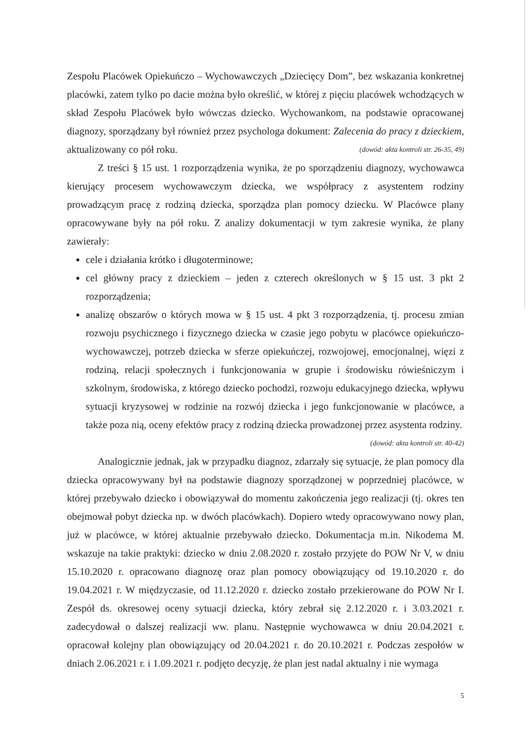Zespołu Placówek Opiekuńczo – Wychowawczych „Dziecięcy Dom”, bez wskazania konkretnej placówki, zatem tylko po dacie można było określić, w której z pięciu placówek wchodzących w skład Zespołu Placówek było wówczas dziecko. Wychowankom, na podstawie opracowanej diagnozy, sporządzany był również przez psychologa dokument: Zalecenia do pracy z dzieckiem, aktualizowany co pół roku. (dowód: akta kontroli str. 26-35, 49)
Z treści § 15 ust. 1 rozporządzenia wynika, że po sporządzeniu diagnozy, wychowawca kierujący procesem wychowawczym dziecka, we współpracy z asystentem rodziny prowadzącym pracę z rodziną dziecka, sporządza plan pomocy dziecku. W Placówce plany opracowywane były na pół roku. Z analizy dokumentacji w tym zakresie wynika, że plany zawierały:
cele i działania krótko i długoterminowe;
cel główny pracy z dzieckiem – jeden z czterech określonych w § 15 ust. 3 pkt 2 rozporządzenia;
analizę obszarów o których mowa w § 15 ust. 4 pkt 3 rozporządzenia, tj. procesu zmian rozwoju psychicznego i fizycznego dziecka w czasie jego pobytu w placówce opiekuńczo-wychowawczej, potrzeb dziecka w sferze opiekuńczej, rozwojowej, emocjonalnej, więzi z rodziną, relacji społecznych i funkcjonowania w grupie i środowisku rówieśniczym i szkolnym, środowiska, z którego dziecko pochodzi, rozwoju edukacyjnego dziecka, wpływu sytuacji kryzysowej w rodzinie na rozwój dziecka i jego funkcjonowanie w placówce, a także poza nią, oceny efektów pracy z rodziną dziecka prowadzonej przez asystenta rodziny. (dowód: akta kontroli str. 40-42)
Analogicznie jednak, jak w przypadku diagnoz, zdarzały się sytuacje, że plan pomocy dla dziecka opracowywany był na podstawie diagnozy sporządzonej w poprzedniej placówce, w której przebywało dziecko i obowiązywał do momentu zakończenia jego realizacji (tj. okres ten obejmował pobyt dziecka np. w dwóch placówkach). Dopiero wtedy opracowywano nowy plan, już w placówce, w której aktualnie przebywało dziecko. Dokumentacja m.in. Nikodema M. wskazuje na takie praktyki: dziecko w dniu 2.08.2020 r. zostało przyjęte do POW Nr V, w dniu 15.10.2020 r. opracowano diagnozę oraz plan pomocy obowiązujący od 19.10.2020 r. do 19.04.2021 r. W międzyczasie, od 11.12.2020 r. dziecko zostało przekierowane do POW Nr I. Zespół ds. okresowej oceny sytuacji dziecka, który zebrał się 2.12.2020 r. i 3.03.2021 r. zadecydował o dalszej realizacji ww. planu. Następnie wychowawca w dniu 20.04.2021 r. opracował kolejny plan obowiązujący od 20.04.2021 r. do 20.10.2021 r. Podczas zespołów w dniach 2.06.2021 r. i 1.09.2021 r. podjęto decyzję, że plan jest nadal aktualny i nie wymaga
5